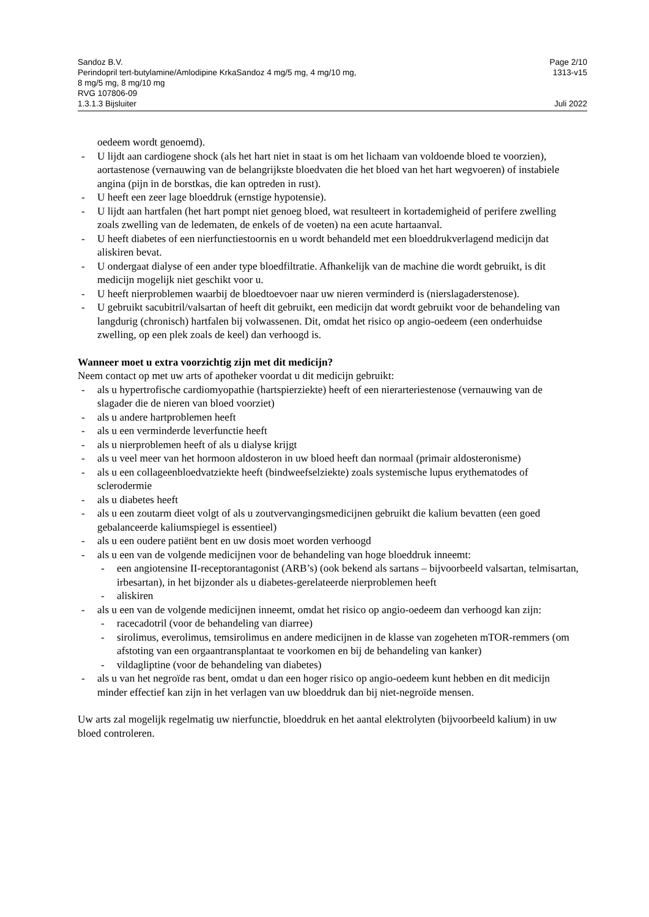Sandoz B.V. Page 2/10
Perindopril tert-butylamine/Amlodipine KrkaSandoz 4 mg/5 mg, 4 mg/10 mg,
8 mg/5 mg, 8 mg/10 mg
RVG 107806-09 1313-v15
1.3.1.3 Bijsluiter Juli 2022
oedeem wordt genoemd).
- U lijdt aan cardiogene shock (als het hart niet in staat is om het lichaam van voldoende bloed te voorzien), aortastenose (vernauwing van de belangrijkste bloedvaten die het bloed van het hart wegvoeren) of instabiele angina (pijn in de borstkas, die kan optreden in rust).
- U heeft een zeer lage bloeddruk (ernstige hypotensie).
- U lijdt aan hartfalen (het hart pompt niet genoeg bloed, wat resulteert in kortademigheid of perifere zwelling zoals zwelling van de ledematen, de enkels of de voeten) na een acute hartaanval.
- U heeft diabetes of een nierfunctiestoornis en u wordt behandeld met een bloeddrukverlagend medicijn dat aliskiren bevat.
- U ondergaat dialyse of een ander type bloedfiltratie. Afhankelijk van de machine die wordt gebruikt, is dit medicijn mogelijk niet geschikt voor u.
- U heeft nierproblemen waarbij de bloedtoevoer naar uw nieren verminderd is (nierslagaderstenose).
- U gebruikt sacubitril/valsartan of heeft dit gebruikt, een medicijn dat wordt gebruikt voor de behandeling van langdurig (chronisch) hartfalen bij volwassenen. Dit, omdat het risico op angio-oedeem (een onderhuidse zwelling, op een plek zoals de keel) dan verhoogd is.
Wanneer moet u extra voorzichtig zijn met dit medicijn?
Neem contact op met uw arts of apotheker voordat u dit medicijn gebruikt:
- als u hypertrofische cardiomyopathie (hartspierziekte) heeft of een nierarteriestenose (vernauwing van de slagader die de nieren van bloed voorziet)
- als u andere hartproblemen heeft
- als u een verminderde leverfunctie heeft
- als u nierproblemen heeft of als u dialyse krijgt
- als u veel meer van het hormoon aldosteron in uw bloed heeft dan normaal (primair aldosteronisme)
- als u een collageenbloedvatziekte heeft (bindweefselziekte) zoals systemische lupus erythematodes of sclerodermie
- als u diabetes heeft
- als u een zoutarm dieet volgt of als u zoutvervangingsmedicijnen gebruikt die kalium bevatten (een goed gebalanceerde kaliumspiegel is essentieel)
- als u een oudere patiënt bent en uw dosis moet worden verhoogd
- als u een van de volgende medicijnen voor de behandeling van hoge bloeddruk inneemt:
- een angiotensine II-receptorantagonist (ARB’s) (ook bekend als sartans – bijvoorbeeld valsartan, telmisartan, irbesartan), in het bijzonder als u diabetes-gerelateerde nierproblemen heeft
- aliskiren
- als u een van de volgende medicijnen inneemt, omdat het risico op angio-oedeem dan verhoogd kan zijn:
- racecadotril (voor de behandeling van diarree)
- sirolimus, everolimus, temsirolimus en andere medicijnen in de klasse van zogeheten mTOR-remmers (om afstoting van een orgaantransplantaat te voorkomen en bij de behandeling van kanker)
- vildagliptine (voor de behandeling van diabetes)
- als u van het negroïde ras bent, omdat u dan een hoger risico op angio-oedeem kunt hebben en dit medicijn minder effectief kan zijn in het verlagen van uw bloeddruk dan bij niet-negroïde mensen.
Uw arts zal mogelijk regelmatig uw nierfunctie, bloeddruk en het aantal elektrolyten (bijvoorbeeld kalium) in uw bloed controleren.